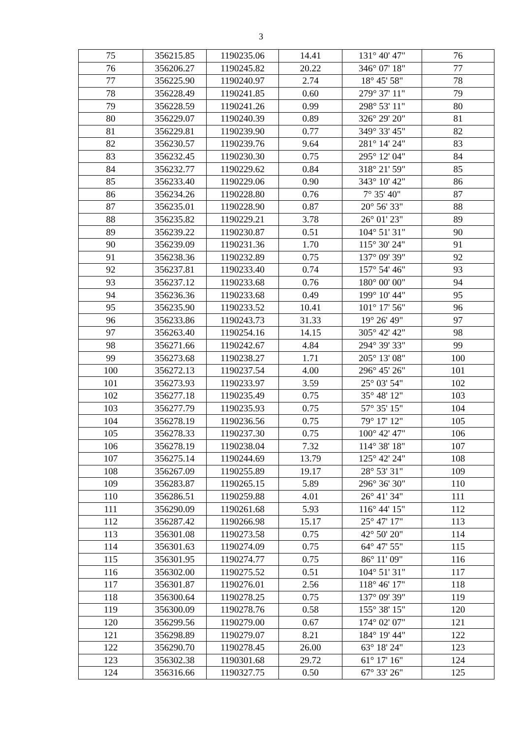3
| 75 | 356215.85 | 1190235.06 | 14.41 | 131° 40' 47" | 76 |
| 76 | 356206.27 | 1190245.82 | 20.22 | 346° 07' 18" | 77 |
| 77 | 356225.90 | 1190240.97 | 2.74 | 18° 45' 58" | 78 |
| 78 | 356228.49 | 1190241.85 | 0.60 | 279° 37' 11" | 79 |
| 79 | 356228.59 | 1190241.26 | 0.99 | 298° 53' 11" | 80 |
| 80 | 356229.07 | 1190240.39 | 0.89 | 326° 29' 20" | 81 |
| 81 | 356229.81 | 1190239.90 | 0.77 | 349° 33' 45" | 82 |
| 82 | 356230.57 | 1190239.76 | 9.64 | 281° 14' 24" | 83 |
| 83 | 356232.45 | 1190230.30 | 0.75 | 295° 12' 04" | 84 |
| 84 | 356232.77 | 1190229.62 | 0.84 | 318° 21' 59" | 85 |
| 85 | 356233.40 | 1190229.06 | 0.90 | 343° 10' 42" | 86 |
| 86 | 356234.26 | 1190228.80 | 0.76 | 7° 35' 40" | 87 |
| 87 | 356235.01 | 1190228.90 | 0.87 | 20° 56' 33" | 88 |
| 88 | 356235.82 | 1190229.21 | 3.78 | 26° 01' 23" | 89 |
| 89 | 356239.22 | 1190230.87 | 0.51 | 104° 51' 31" | 90 |
| 90 | 356239.09 | 1190231.36 | 1.70 | 115° 30' 24" | 91 |
| 91 | 356238.36 | 1190232.89 | 0.75 | 137° 09' 39" | 92 |
| 92 | 356237.81 | 1190233.40 | 0.74 | 157° 54' 46" | 93 |
| 93 | 356237.12 | 1190233.68 | 0.76 | 180° 00' 00" | 94 |
| 94 | 356236.36 | 1190233.68 | 0.49 | 199° 10' 44" | 95 |
| 95 | 356235.90 | 1190233.52 | 10.41 | 101° 17' 56" | 96 |
| 96 | 356233.86 | 1190243.73 | 31.33 | 19° 26' 49" | 97 |
| 97 | 356263.40 | 1190254.16 | 14.15 | 305° 42' 42" | 98 |
| 98 | 356271.66 | 1190242.67 | 4.84 | 294° 39' 33" | 99 |
| 99 | 356273.68 | 1190238.27 | 1.71 | 205° 13' 08" | 100 |
| 100 | 356272.13 | 1190237.54 | 4.00 | 296° 45' 26" | 101 |
| 101 | 356273.93 | 1190233.97 | 3.59 | 25° 03' 54" | 102 |
| 102 | 356277.18 | 1190235.49 | 0.75 | 35° 48' 12" | 103 |
| 103 | 356277.79 | 1190235.93 | 0.75 | 57° 35' 15" | 104 |
| 104 | 356278.19 | 1190236.56 | 0.75 | 79° 17' 12" | 105 |
| 105 | 356278.33 | 1190237.30 | 0.75 | 100° 42' 47" | 106 |
| 106 | 356278.19 | 1190238.04 | 7.32 | 114° 38' 18" | 107 |
| 107 | 356275.14 | 1190244.69 | 13.79 | 125° 42' 24" | 108 |
| 108 | 356267.09 | 1190255.89 | 19.17 | 28° 53' 31" | 109 |
| 109 | 356283.87 | 1190265.15 | 5.89 | 296° 36' 30" | 110 |
| 110 | 356286.51 | 1190259.88 | 4.01 | 26° 41' 34" | 111 |
| 111 | 356290.09 | 1190261.68 | 5.93 | 116° 44' 15" | 112 |
| 112 | 356287.42 | 1190266.98 | 15.17 | 25° 47' 17" | 113 |
| 113 | 356301.08 | 1190273.58 | 0.75 | 42° 50' 20" | 114 |
| 114 | 356301.63 | 1190274.09 | 0.75 | 64° 47' 55" | 115 |
| 115 | 356301.95 | 1190274.77 | 0.75 | 86° 11' 09" | 116 |
| 116 | 356302.00 | 1190275.52 | 0.51 | 104° 51' 31" | 117 |
| 117 | 356301.87 | 1190276.01 | 2.56 | 118° 46' 17" | 118 |
| 118 | 356300.64 | 1190278.25 | 0.75 | 137° 09' 39" | 119 |
| 119 | 356300.09 | 1190278.76 | 0.58 | 155° 38' 15" | 120 |
| 120 | 356299.56 | 1190279.00 | 0.67 | 174° 02' 07" | 121 |
| 121 | 356298.89 | 1190279.07 | 8.21 | 184° 19' 44" | 122 |
| 122 | 356290.70 | 1190278.45 | 26.00 | 63° 18' 24" | 123 |
| 123 | 356302.38 | 1190301.68 | 29.72 | 61° 17' 16" | 124 |
| 124 | 356316.66 | 1190327.75 | 0.50 | 67° 33' 26" | 125 |